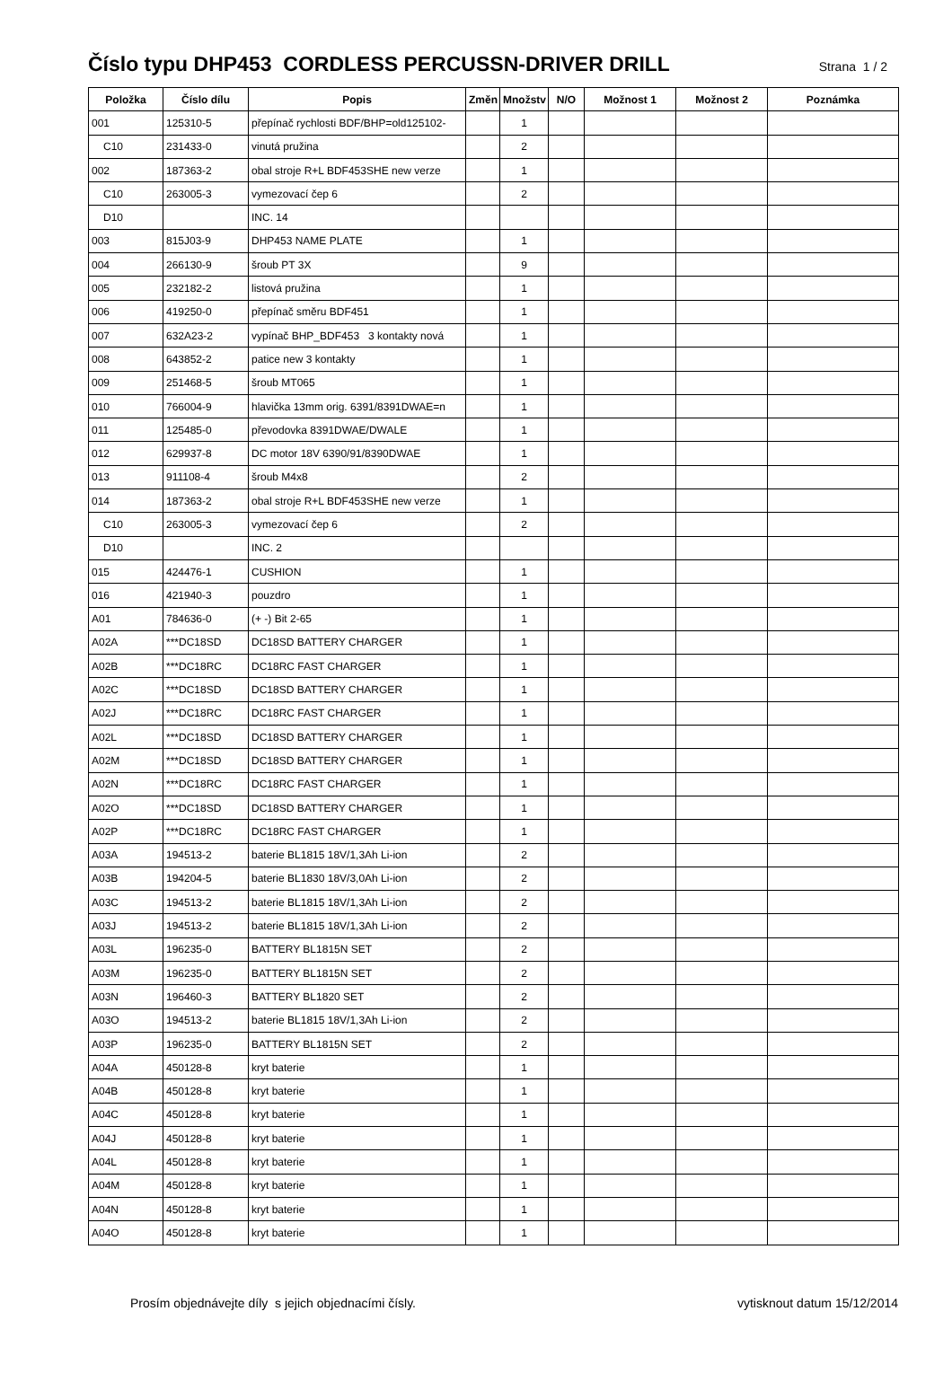Číslo typu DHP453 CORDLESS PERCUSSN-DRIVER DRILL
Strana 1 / 2
| Položka | Číslo dílu | Popis | Změn | Množstv | N/O | Možnost 1 | Možnost 2 | Poznámka |
| --- | --- | --- | --- | --- | --- | --- | --- | --- |
| 001 | 125310-5 | přepínač rychlosti BDF/BHP=old125102- | | 1 | | | | |
| C10 | 231433-0 | vinutá pružina | | 2 | | | | |
| 002 | 187363-2 | obal stroje R+L BDF453SHE new verze | | 1 | | | | |
| C10 | 263005-3 | vymezovací čep 6 | | 2 | | | | |
| D10 | | INC. 14 | | | | | | |
| 003 | 815J03-9 | DHP453 NAME PLATE | | 1 | | | | |
| 004 | 266130-9 | šroub PT 3X | | 9 | | | | |
| 005 | 232182-2 | listová pružina | | 1 | | | | |
| 006 | 419250-0 | přepínač směru BDF451 | | 1 | | | | |
| 007 | 632A23-2 | vypínač BHP_BDF453 3 kontakty nová | | 1 | | | | |
| 008 | 643852-2 | patice new 3 kontakty | | 1 | | | | |
| 009 | 251468-5 | šroub MT065 | | 1 | | | | |
| 010 | 766004-9 | hlavička 13mm orig. 6391/8391DWAE=n | | 1 | | | | |
| 011 | 125485-0 | převodovka 8391DWAE/DWALE | | 1 | | | | |
| 012 | 629937-8 | DC motor 18V 6390/91/8390DWAE | | 1 | | | | |
| 013 | 911108-4 | šroub M4x8 | | 2 | | | | |
| 014 | 187363-2 | obal stroje R+L BDF453SHE new verze | | 1 | | | | |
| C10 | 263005-3 | vymezovací čep 6 | | 2 | | | | |
| D10 | | INC. 2 | | | | | | |
| 015 | 424476-1 | CUSHION | | 1 | | | | |
| 016 | 421940-3 | pouzdro | | 1 | | | | |
| A01 | 784636-0 | (+ -) Bit 2-65 | | 1 | | | | |
| A02A | ***DC18SD | DC18SD BATTERY CHARGER | | 1 | | | | |
| A02B | ***DC18RC | DC18RC FAST CHARGER | | 1 | | | | |
| A02C | ***DC18SD | DC18SD BATTERY CHARGER | | 1 | | | | |
| A02J | ***DC18RC | DC18RC FAST CHARGER | | 1 | | | | |
| A02L | ***DC18SD | DC18SD BATTERY CHARGER | | 1 | | | | |
| A02M | ***DC18SD | DC18SD BATTERY CHARGER | | 1 | | | | |
| A02N | ***DC18RC | DC18RC FAST CHARGER | | 1 | | | | |
| A02O | ***DC18SD | DC18SD BATTERY CHARGER | | 1 | | | | |
| A02P | ***DC18RC | DC18RC FAST CHARGER | | 1 | | | | |
| A03A | 194513-2 | baterie BL1815 18V/1,3Ah Li-ion | | 2 | | | | |
| A03B | 194204-5 | baterie BL1830 18V/3,0Ah Li-ion | | 2 | | | | |
| A03C | 194513-2 | baterie BL1815 18V/1,3Ah Li-ion | | 2 | | | | |
| A03J | 194513-2 | baterie BL1815 18V/1,3Ah Li-ion | | 2 | | | | |
| A03L | 196235-0 | BATTERY BL1815N SET | | 2 | | | | |
| A03M | 196235-0 | BATTERY BL1815N SET | | 2 | | | | |
| A03N | 196460-3 | BATTERY BL1820 SET | | 2 | | | | |
| A03O | 194513-2 | baterie BL1815 18V/1,3Ah Li-ion | | 2 | | | | |
| A03P | 196235-0 | BATTERY BL1815N SET | | 2 | | | | |
| A04A | 450128-8 | kryt baterie | | 1 | | | | |
| A04B | 450128-8 | kryt baterie | | 1 | | | | |
| A04C | 450128-8 | kryt baterie | | 1 | | | | |
| A04J | 450128-8 | kryt baterie | | 1 | | | | |
| A04L | 450128-8 | kryt baterie | | 1 | | | | |
| A04M | 450128-8 | kryt baterie | | 1 | | | | |
| A04N | 450128-8 | kryt baterie | | 1 | | | | |
| A04O | 450128-8 | kryt baterie | | 1 | | | | |
Prosím objednávejte díly s jejich objednacími čísly. vytisknout datum 15/12/2014